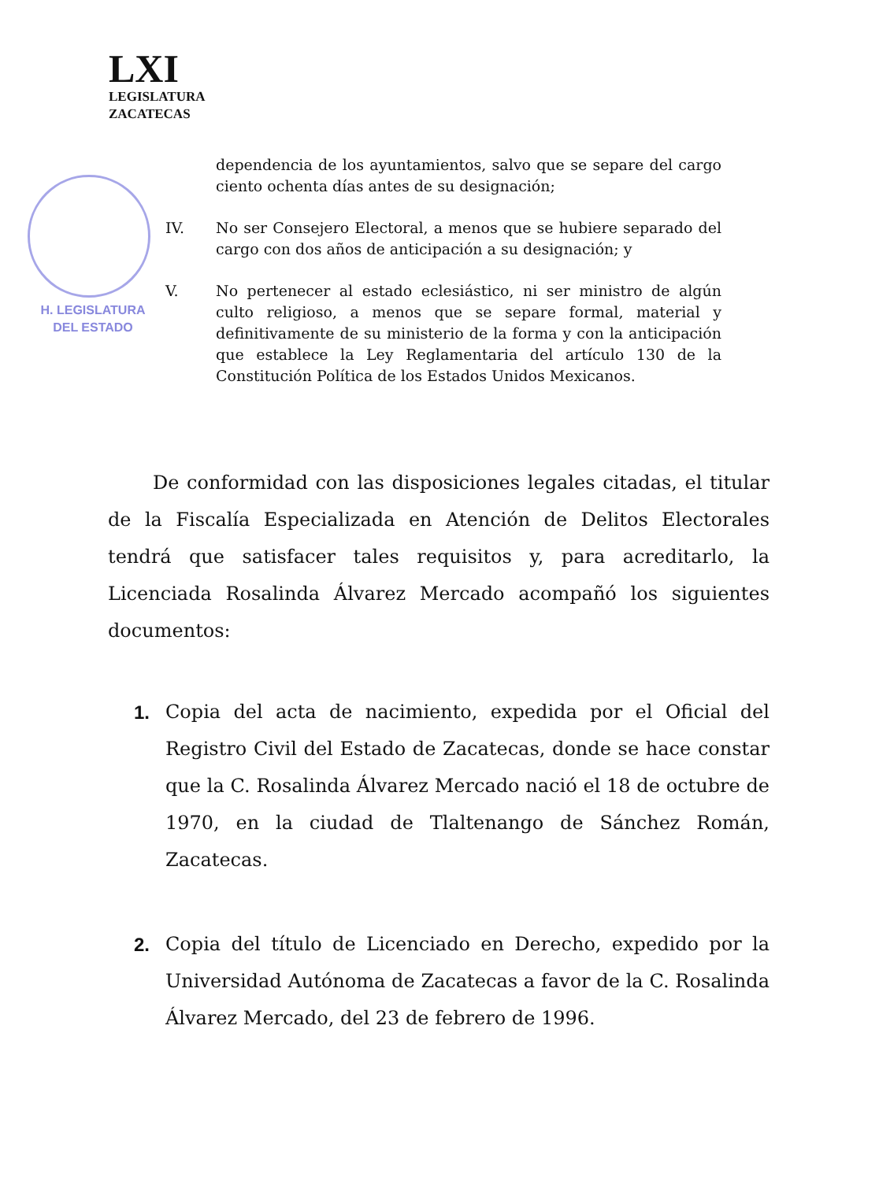LXI
LEGISLATURA
ZACATECAS
H. LEGISLATURA
DEL ESTADO
dependencia de los ayuntamientos, salvo que se separe del cargo ciento ochenta días antes de su designación;
IV. No ser Consejero Electoral, a menos que se hubiere separado del cargo con dos años de anticipación a su designación; y
V. No pertenecer al estado eclesiástico, ni ser ministro de algún culto religioso, a menos que se separe formal, material y definitivamente de su ministerio de la forma y con la anticipación que establece la Ley Reglamentaria del artículo 130 de la Constitución Política de los Estados Unidos Mexicanos.
De conformidad con las disposiciones legales citadas, el titular de la Fiscalía Especializada en Atención de Delitos Electorales tendrá que satisfacer tales requisitos y, para acreditarlo, la Licenciada Rosalinda Álvarez Mercado acompañó los siguientes documentos:
1. Copia del acta de nacimiento, expedida por el Oficial del Registro Civil del Estado de Zacatecas, donde se hace constar que la C. Rosalinda Álvarez Mercado nació el 18 de octubre de 1970, en la ciudad de Tlaltenango de Sánchez Román, Zacatecas.
2. Copia del título de Licenciado en Derecho, expedido por la Universidad Autónoma de Zacatecas a favor de la C. Rosalinda Álvarez Mercado, del 23 de febrero de 1996.